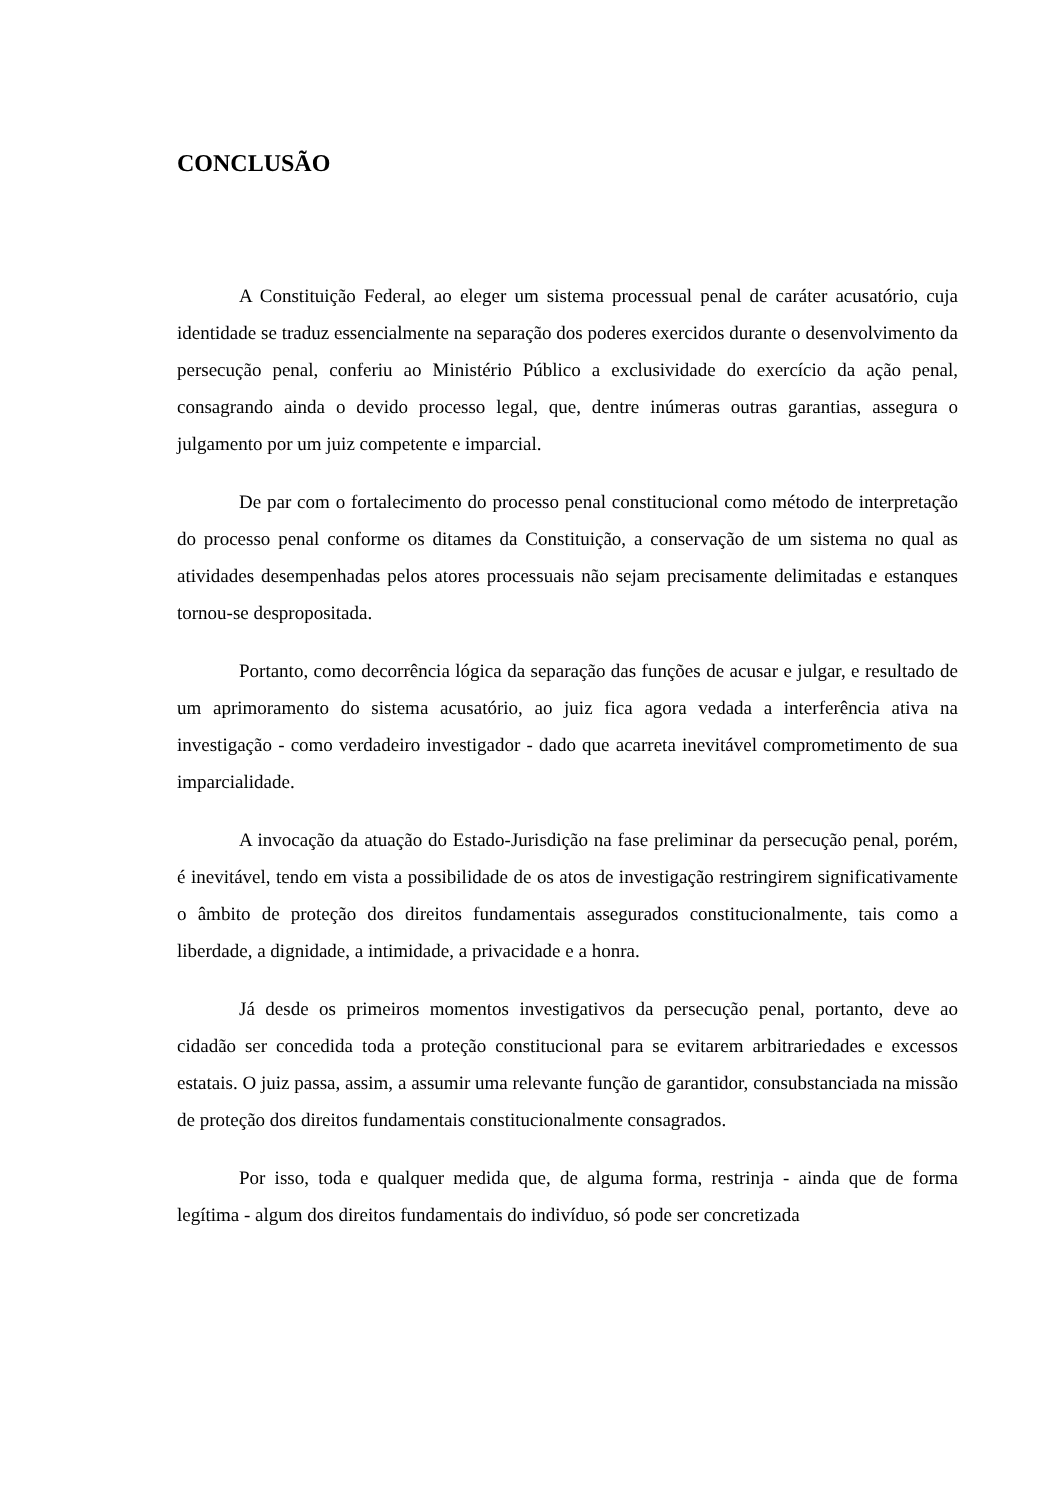CONCLUSÃO
A Constituição Federal, ao eleger um sistema processual penal de caráter acusatório, cuja identidade se traduz essencialmente na separação dos poderes exercidos durante o desenvolvimento da persecução penal, conferiu ao Ministério Público a exclusividade do exercício da ação penal, consagrando ainda o devido processo legal, que, dentre inúmeras outras garantias, assegura o julgamento por um juiz competente e imparcial.
De par com o fortalecimento do processo penal constitucional como método de interpretação do processo penal conforme os ditames da Constituição, a conservação de um sistema no qual as atividades desempenhadas pelos atores processuais não sejam precisamente delimitadas e estanques tornou-se despropositada.
Portanto, como decorrência lógica da separação das funções de acusar e julgar, e resultado de um aprimoramento do sistema acusatório, ao juiz fica agora vedada a interferência ativa na investigação - como verdadeiro investigador - dado que acarreta inevitável comprometimento de sua imparcialidade.
A invocação da atuação do Estado-Jurisdição na fase preliminar da persecução penal, porém, é inevitável, tendo em vista a possibilidade de os atos de investigação restringirem significativamente o âmbito de proteção dos direitos fundamentais assegurados constitucionalmente, tais como a liberdade, a dignidade, a intimidade, a privacidade e a honra.
Já desde os primeiros momentos investigativos da persecução penal, portanto, deve ao cidadão ser concedida toda a proteção constitucional para se evitarem arbitrariedades e excessos estatais. O juiz passa, assim, a assumir uma relevante função de garantidor, consubstanciada na missão de proteção dos direitos fundamentais constitucionalmente consagrados.
Por isso, toda e qualquer medida que, de alguma forma, restrinja - ainda que de forma legítima - algum dos direitos fundamentais do indivíduo, só pode ser concretizada